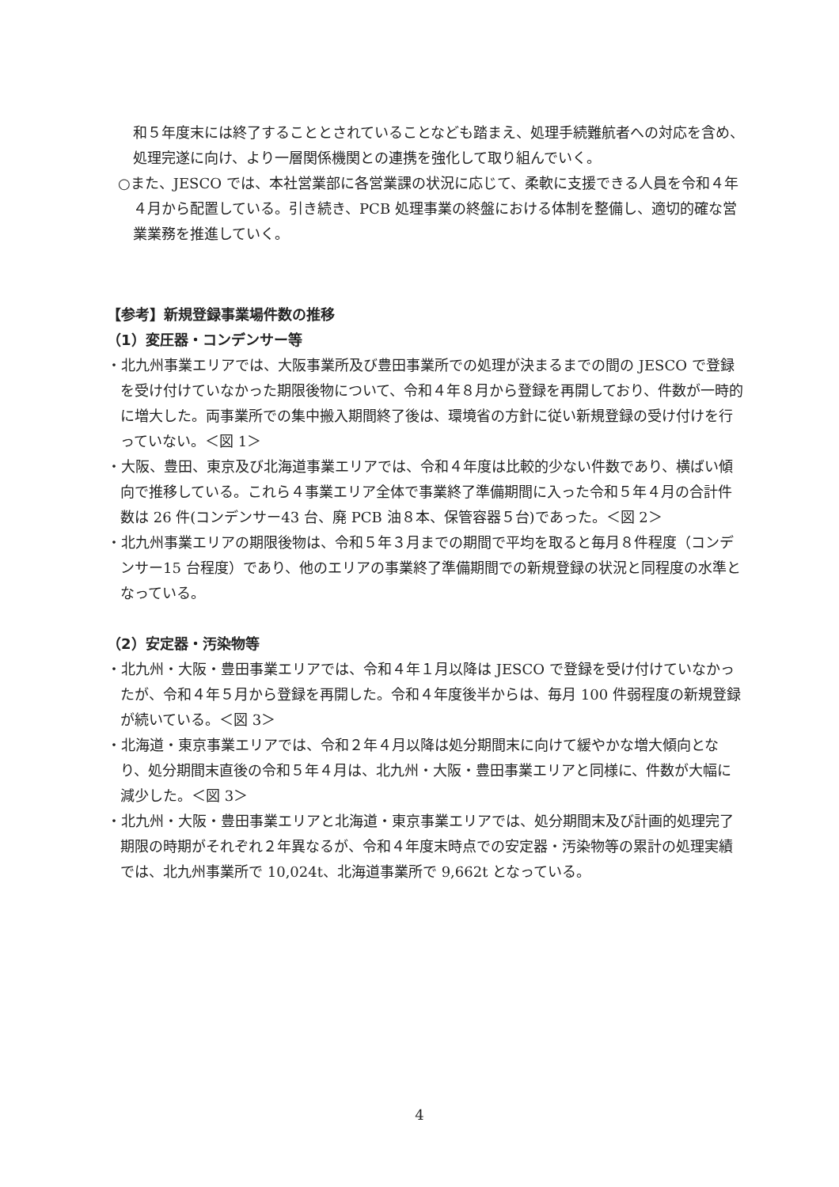和５年度末には終了することとされていることなども踏まえ、処理手続難航者への対応を含め、処理完遂に向け、より一層関係機関との連携を強化して取り組んでいく。
○また、JESCO では、本社営業部に各営業課の状況に応じて、柔軟に支援できる人員を令和４年４月から配置している。引き続き、PCB 処理事業の終盤における体制を整備し、適切的確な営業業務を推進していく。
【参考】新規登録事業場件数の推移
（1）変圧器・コンデンサー等
・北九州事業エリアでは、大阪事業所及び豊田事業所での処理が決まるまでの間の JESCO で登録を受け付けていなかった期限後物について、令和４年８月から登録を再開しており、件数が一時的に増大した。両事業所での集中搬入期間終了後は、環境省の方針に従い新規登録の受け付けを行っていない。＜図 1＞
・大阪、豊田、東京及び北海道事業エリアでは、令和４年度は比較的少ない件数であり、横ばい傾向で推移している。これら４事業エリア全体で事業終了準備期間に入った令和５年４月の合計件数は 26 件(コンデンサー43 台、廃 PCB 油８本、保管容器５台)であった。＜図 2＞
・北九州事業エリアの期限後物は、令和５年３月までの期間で平均を取ると毎月８件程度（コンデンサー15 台程度）であり、他のエリアの事業終了準備期間での新規登録の状況と同程度の水準となっている。
（2）安定器・汚染物等
・北九州・大阪・豊田事業エリアでは、令和４年１月以降は JESCO で登録を受け付けていなかったが、令和４年５月から登録を再開した。令和４年度後半からは、毎月 100 件弱程度の新規登録が続いている。＜図 3＞
・北海道・東京事業エリアでは、令和２年４月以降は処分期間末に向けて緩やかな増大傾向となり、処分期間末直後の令和５年４月は、北九州・大阪・豊田事業エリアと同様に、件数が大幅に減少した。＜図 3＞
・北九州・大阪・豊田事業エリアと北海道・東京事業エリアでは、処分期間末及び計画的処理完了期限の時期がそれぞれ２年異なるが、令和４年度末時点での安定器・汚染物等の累計の処理実績では、北九州事業所で 10,024t、北海道事業所で 9,662t となっている。
4